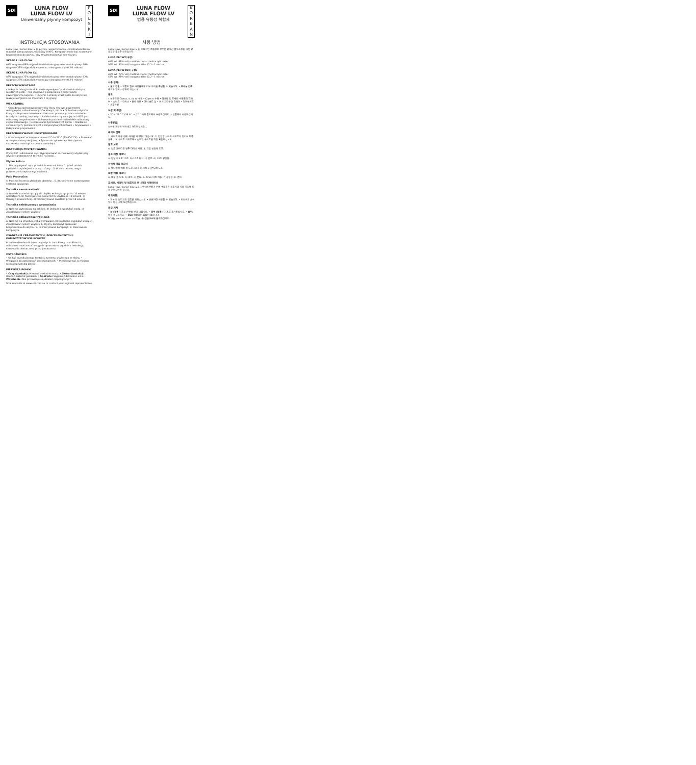SDI
LUNA FLOW
LUNA FLOW LV
Uniwersalny płynny kompozyt
P
O
L
S
K
I
INSTRUKCJA STOSOWANIA
Luna Flow / Luna Flow LV to płynny, wszechstronny, światłoutwardzalny materiał kompozytowy, widoczny w RTG. Kompozyt może być stosowany bezpośrednio do ubytku, aby zmaksymalizować siłę wiązani.
SKŁAD LUNA FLOW:
44% wagowo (68% objętości) wielofunkcyjny ester metakrylowy. 56% wagowo (32% objętości) wypełniacz nieorganiczny (0,2-1 mikron)
SKŁAD LUNA FLOW LV:
48% wagowo (72% objętości) wielofunkcyjny ester metakrylowy. 52% wagowo (28% objętości) wypełniacz nieorganiczny (0,2-1 mikron)
PRZECIWWSKAZANIA:
• Pokrycie miazgi • Produkt może wywoływać podrażnienia skóry u niektórych osób. • Nie stosować w połączeniu z materiałami zawierającymi eugenol. • Pacjenci o znanej wrażliwości na akryle lub reakcje alergiczne na materiały z tej grupy.
WSKAZANIA:
• Odbudowa zachowawcze ubytków klasy I (w tym powierzchni okluzyjnych), odbudowa ubytków klasy II, III i IV • Odbudowa ubytków klasy V • Naprawa defektów szkliwa oraz porcelany • Uszczelnianie bruzdy i szczeliny, implanty • Podkład widoczny na zdjęciach RTG pod odbudowy bezpośrednie • Blokowanie podcieni • Niewielkie odbudowy zrębu koronowego • Uszczelnianie tymczasowych koron • Osadzanie ceramicznych, porcelanowych i kompozytowych licówek • Szynowanie • Pokrywanie preparowień.
PRZECHOWYWANIE I POSTĘPOWANIE:
• Przechowywać w temperaturze od 2° do 25°C (35,6°-77°F). • Stosować w temperaturze pokojowej. • System strzykawkowy: Nieużywana strzykawka musi być szczelnie zamknięta.
INSTRUKCJA POSTĘPOWANIA:
Wyczyścić i odizolować ząb. Wypreparować zachowawczy ubytek przy użyciu standardowych technik i narzędzi...
Wybór koloru
1. Nie przykrywać zęba przed doborem odcienia. 2. Jeżeli odcień sąsiednich zębów jest znacząco różny... 3. W celu ostatecznego potwierdzenia wybranego odcienia...
Pulp Protection
4. Podczas leczenia głębokich ubytków... 5. Bezpośrednie zastosowanie systemu łączącego.
Technika samotrawienia
a) Nanieść materiał łączący do ubytku wcierając go przez 10 sekund aplikatorem. b) Pozostawić na powierzchni ubytku na 10 sekund. c) Osuszyć powierzchnię. d) Polimeryzować światłem przez 10 sekund.
Technika selektywnego wytrawiania
a) Nałożyć wytrawiacz na szkliwo. b) Dokładnie wypłukać wodą. c) Zaaplikować system wiążący.
Technika całkowitego trawienia
a) Nałożyć na strukturę zęba wytrawiacz. b) Dokładnie wypłukać wodą. c) Zaaplikować system wiążący. 6. Płynny kompozyt aplikować bezpośrednio do ubytku. 7. Polimeryzować kompozyt. 8. Polerowanie kompozytu.
OSADZANIE CERAMICZNYCH, PORCELANOWYCH I KOMPOZYTOWYCH LICÓWEK
Przed osadzeniem licówek przy użyciu Luna Flow / Luna Flow LV, odbudowa musi zostać wstępnie opracowana zgodnie z instrukcją stosowania dostarczoną przez producenta.
OSTROŻNOŚCI:
• Unikać przedłużonego kontaktu systemu wiążącego ze skórą. • Wyłącznie do zastosowań profesjonalnych. • Przechowywać w miejscu niedostępnym dla dzieci.
PIERWSZA POMOC
• Oczy (kontakt): Przemyć dokładnie wodą. • Skóra (kontakt): Usunąć materiał gazikiem. • Spożycie: Wypłukać dokładnie usta. • Wdychanie: Nie przewiduje się działań niepożądanych.
SDS available at www.sdi.com.au or contact your regional representative.
SDI
LUNA FLOW
LUNA FLOW LV
범용 유동성 복합재
K
O
R
E
A
N
사용 방법
Luna Flow / Luna Flow LV 는 이상적인 흐름성의 우수한 방사선 불투과성을 가진 광중합형 플로우 레진입니다.
LUNA FLOW의 구성:
44% wt (68% vol) multifunctional methacrylic ester
56% wt (32% vol) inorganic filler (0.2 - 1 micron)
LUNA FLOW LV의 구성:
48% wt (72% vol) multifunctional methacrylic ester
52% wt (28% vol) inorganic filler (0.2 - 1 micron)
사용 금지:
• 펄프 캡핑 • 제품이 일부 사용들에게 피부 자극을 유발할 수 있습니다. • 유제놀 함유 재료와 함께 사용하지 마십시오.
용도:
• 보존적인 Class I, II, III, IV 수복 • Class V 수복 • 에나멜 및 포세린 수복물의 리페어 • 실란트 • 라이너 • 블록 아웃 • 코어 빌드 업 • 임시 크라운의 리페어 • 라미네이트 • 스플린팅
보관 및 취급:
• 2° ~ 25 ° C (35.6 ° ~ 77 ° F)의 온도에서 보관하십시오. • 실온에서 사용하십시오.
사용방법:
치아를 깨끗이 닦아내고 격리하십시오...
쉐이드 선택
1. 쉐이드 매칭 전에 치아를 커버하지 마십시오. 2. 인접한 치아의 쉐이드가 현저히 다른 경우... 3. 쉐이드 가이드에서 선택한 쉐이드를 최종 확인하십시오.
펄프 보호
4. 깊은 캐비티의 경우 라이너 사용. 5. 직접 본딩제 도포.
셀프 에칭 테크닉
a) 본딩제 도포 10초. b) 10초 방치. c) 건조. d) 10초 광중합.
선택적 에칭 테크닉
a) 에나멜에 에칭 겔 도포. b) 물로 세척. c) 본딩제 도포.
토탈 에칭 테크닉
a) 에칭 겔 도포. b) 세척. c) 본딩. 6. 2mm 이하 적층. 7. 광중합. 8. 연마.
포세린, 세라믹 및 컴포지트 비니어의 시멘테이션
Luna Flow / Luna Flow LV로 시멘테이션하기 전에 수복물은 제조사의 사용 지침에 따라 준비되어야 합니다.
주의사항:
• 피부 및 점막과의 접촉을 피하십시오. • 전문가만 사용할 수 있습니다. • 어린이의 손이 닿지 않는 곳에 보관하십시오.
응급 처치
• 눈 (접촉): 물로 완전히 씻어 내십시오. • 피부 (접촉): 거즈로 제거하십시오. • 섭취: 입을 헹구십시오. • 흡입: 예상되는 증상이 없습니다.
SDS는 www.sdi.com.au 또는 (주)덴탈큐브에 문의하십시오.